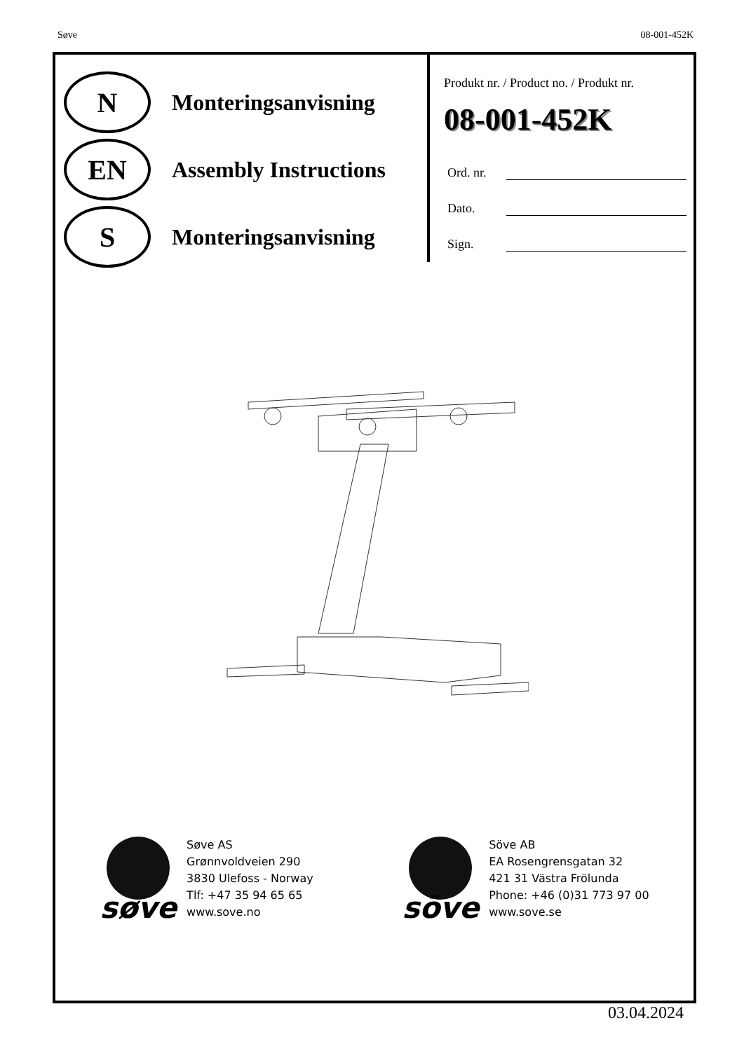Søve 08-001-452K
N
Monteringsanvisning
EN
Assembly Instructions
S
Monteringsanvisning
Produkt nr. / Product no. / Produkt nr.
08-001-452K
Ord. nr.
Dato.
Sign.
søve Søve AS
Grønnvoldveien 290
3830 Ulefoss - Norway
Tlf: +47 35 94 65 65
www.sove.no
söve Söve AB
EA Rosengrensgatan 32
421 31 Västra Frölunda
Phone: +46 (0)31 773 97 00
www.sove.se
03.04.2024